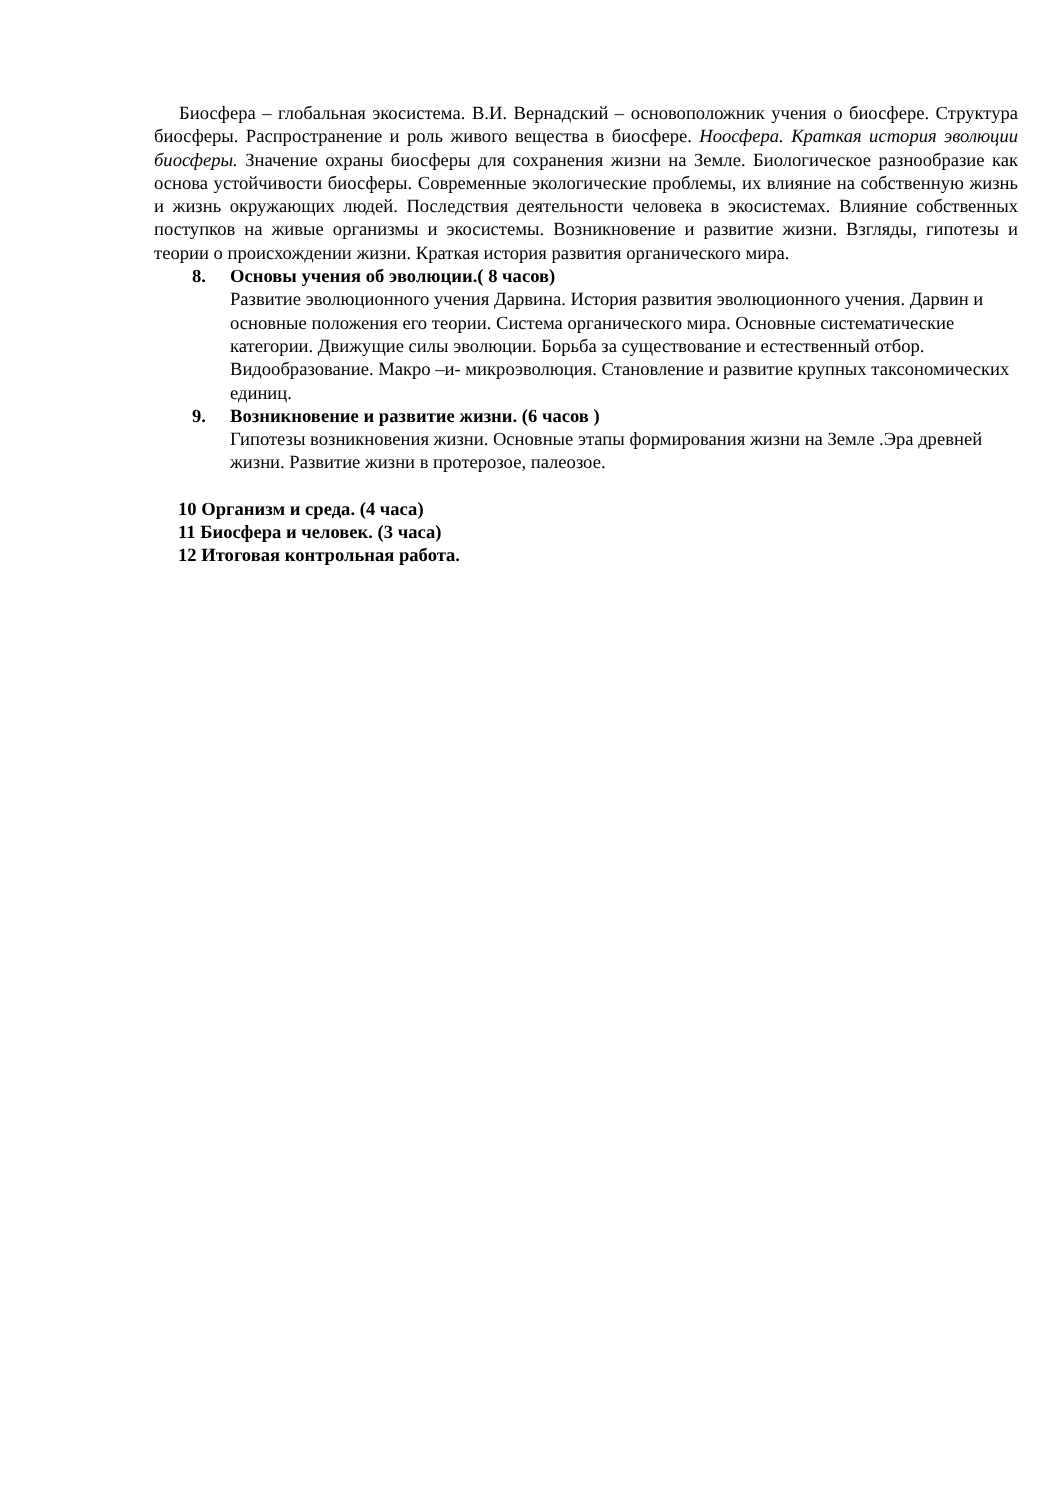Биосфера – глобальная экосистема. В.И. Вернадский – основоположник учения о биосфере. Структура биосферы. Распространение и роль живого вещества в биосфере. Ноосфера. Краткая история эволюции биосферы. Значение охраны биосферы для сохранения жизни на Земле. Биологическое разнообразие как основа устойчивости биосферы. Современные экологические проблемы, их влияние на собственную жизнь и жизнь окружающих людей. Последствия деятельности человека в экосистемах. Влияние собственных поступков на живые организмы и экосистемы. Возникновение и развитие жизни. Взгляды, гипотезы и теории о происхождении жизни. Краткая история развития органического мира.
8. Основы учения об эволюции.( 8 часов)
Развитие эволюционного учения Дарвина. История развития эволюционного учения. Дарвин и основные положения его теории. Система органического мира. Основные систематические категории. Движущие силы эволюции. Борьба за существование и естественный отбор. Видообразование. Макро –и- микроэволюция. Становление и развитие крупных таксономических единиц.
9. Возникновение и развитие жизни. (6 часов )
Гипотезы возникновения жизни. Основные этапы формирования жизни на Земле .Эра древней жизни. Развитие жизни в протерозое, палеозое.
10 Организм и среда. (4 часа)
11 Биосфера и человек. (3 часа)
12 Итоговая контрольная работа.